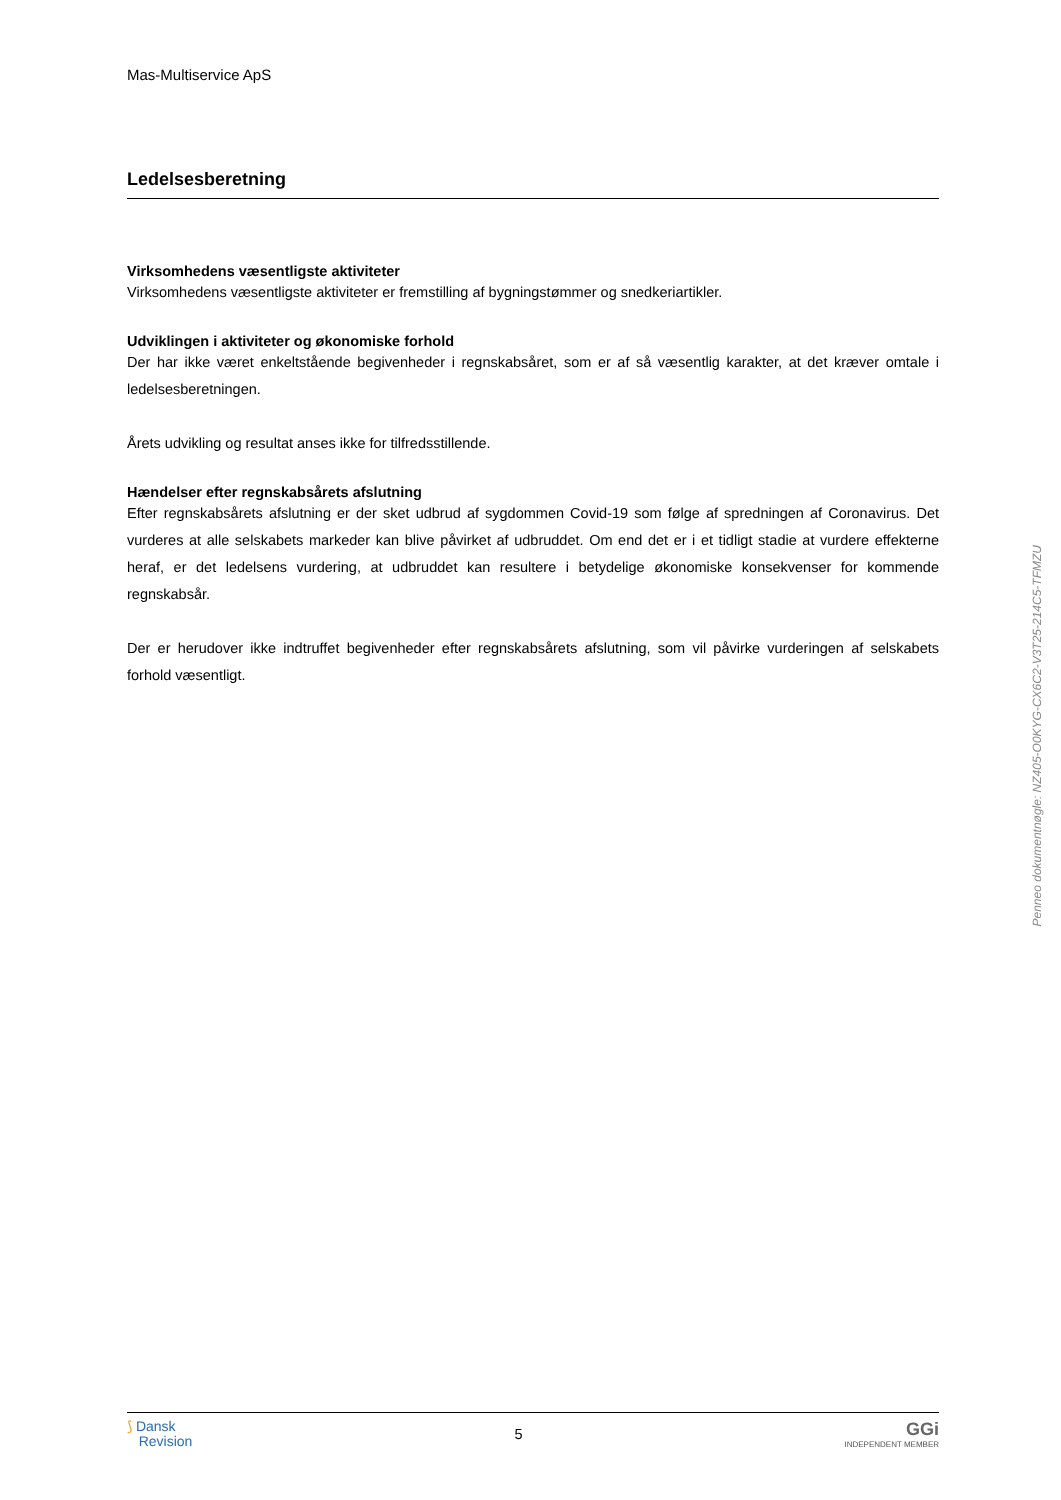Mas-Multiservice ApS
Ledelsesberetning
Virksomhedens væsentligste aktiviteter
Virksomhedens væsentligste aktiviteter er fremstilling af bygningstømmer og snedkeriartikler.
Udviklingen i aktiviteter og økonomiske forhold
Der har ikke været enkeltstående begivenheder i regnskabsåret, som er af så væsentlig karakter, at det kræver omtale i ledelsesberetningen.
Årets udvikling og resultat anses ikke for tilfredsstillende.
Hændelser efter regnskabsårets afslutning
Efter regnskabsårets afslutning er der sket udbrud af sygdommen Covid-19 som følge af spredningen af Coronavirus. Det vurderes at alle selskabets markeder kan blive påvirket af udbruddet. Om end det er i et tidligt stadie at vurdere effekterne heraf, er det ledelsens vurdering, at udbruddet kan resultere i betydelige økonomiske konsekvenser for kommende regnskabsår.
Der er herudover ikke indtruffet begivenheder efter regnskabsårets afslutning, som vil påvirke vurderingen af selskabets forhold væsentligt.
⟆ Dansk
Revision
5
GGi
INDEPENDENT MEMBER
Penneo dokumentnøgle: NZ405-O0KYG-CX6C2-V3T25-214C5-TFMZU